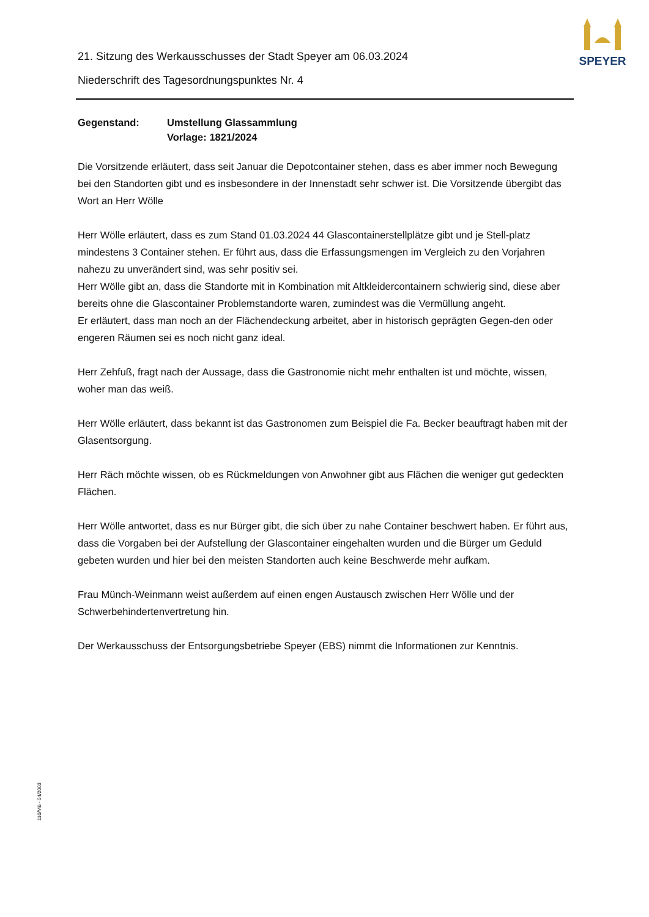SPEYER
21. Sitzung des Werkausschusses der Stadt Speyer am 06.03.2024
Niederschrift des Tagesordnungspunktes Nr. 4
Gegenstand: Umstellung Glassammlung
Vorlage: 1821/2024
Die Vorsitzende erläutert, dass seit Januar die Depotcontainer stehen, dass es aber immer noch Bewegung bei den Standorten gibt und es insbesondere in der Innenstadt sehr schwer ist. Die Vorsitzende übergibt das Wort an Herr Wölle
Herr Wölle erläutert, dass es zum Stand 01.03.2024 44 Glascontainerstellplätze gibt und je Stell-platz mindestens 3 Container stehen. Er führt aus, dass die Erfassungsmengen im Vergleich zu den Vorjahren nahezu zu unverändert sind, was sehr positiv sei.
Herr Wölle gibt an, dass die Standorte mit in Kombination mit Altkleidercontainern schwierig sind, diese aber bereits ohne die Glascontainer Problemstandorte waren, zumindest was die Vermüllung angeht.
Er erläutert, dass man noch an der Flächendeckung arbeitet, aber in historisch geprägten Gegen-den oder engeren Räumen sei es noch nicht ganz ideal.
Herr Zehfuß, fragt nach der Aussage, dass die Gastronomie nicht mehr enthalten ist und möchte, wissen, woher man das weiß.
Herr Wölle erläutert, dass bekannt ist das Gastronomen zum Beispiel die Fa. Becker beauftragt haben mit der Glasentsorgung.
Herr Räch möchte wissen, ob es Rückmeldungen von Anwohner gibt aus Flächen die weniger gut gedeckten Flächen.
Herr Wölle antwortet, dass es nur Bürger gibt, die sich über zu nahe Container beschwert haben. Er führt aus, dass die Vorgaben bei der Aufstellung der Glascontainer eingehalten wurden und die Bürger um Geduld gebeten wurden und hier bei den meisten Standorten auch keine Beschwerde mehr aufkam.
Frau Münch-Weinmann weist außerdem auf einen engen Austausch zwischen Herr Wölle und der Schwerbehindertenvertretung hin.
Der Werkausschuss der Entsorgungsbetriebe Speyer (EBS) nimmt die Informationen zur Kenntnis.
110/Mü - 04/2003